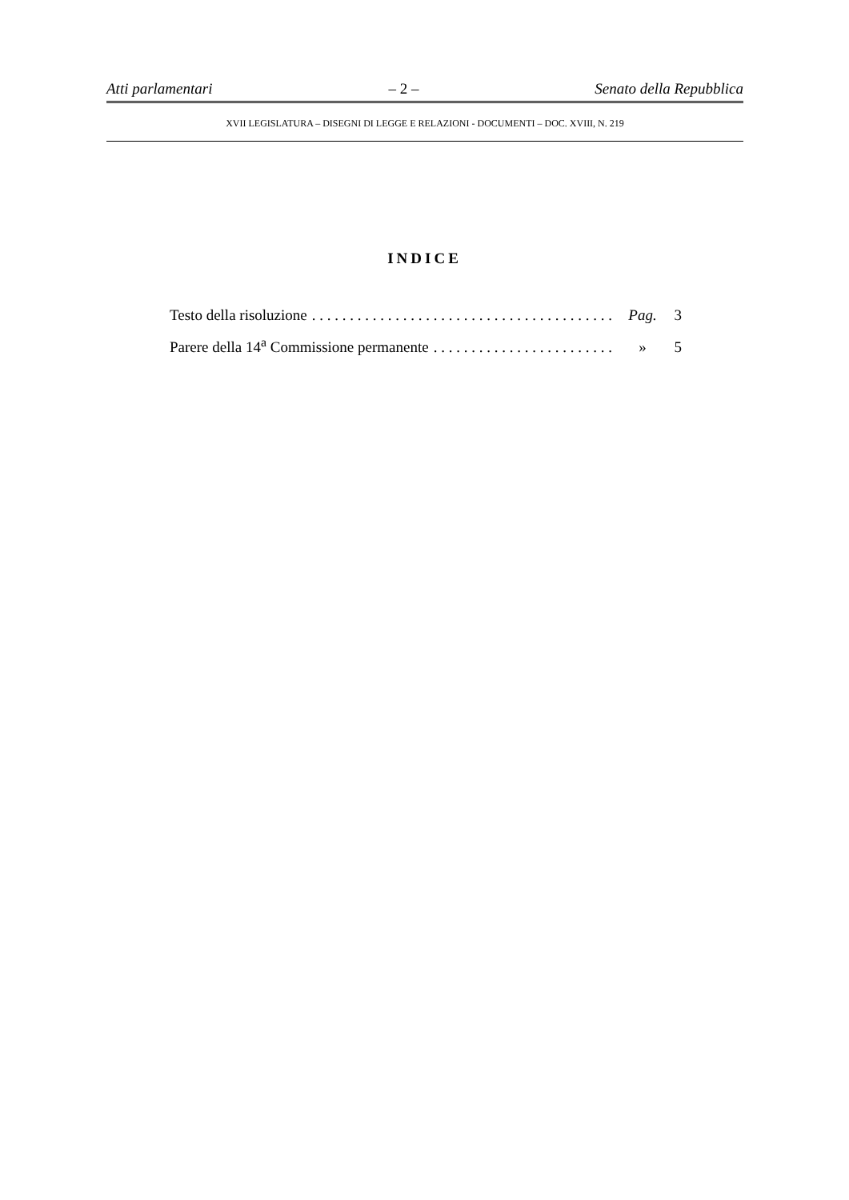Atti parlamentari – 2 – Senato della Repubblica
XVII LEGISLATURA – DISEGNI DI LEGGE E RELAZIONI - DOCUMENTI – DOC. XVIII, N. 219
INDICE
Testo della risoluzione. . . . . . . . . . . . . . . . . . . . . . . . . . . . . . . . . . . . . . . . Pag. 3
Parere della 14<sup>a</sup> Commissione permanente. . . . . . . . . . . . . . . . . . . . . . . . . . . » 5